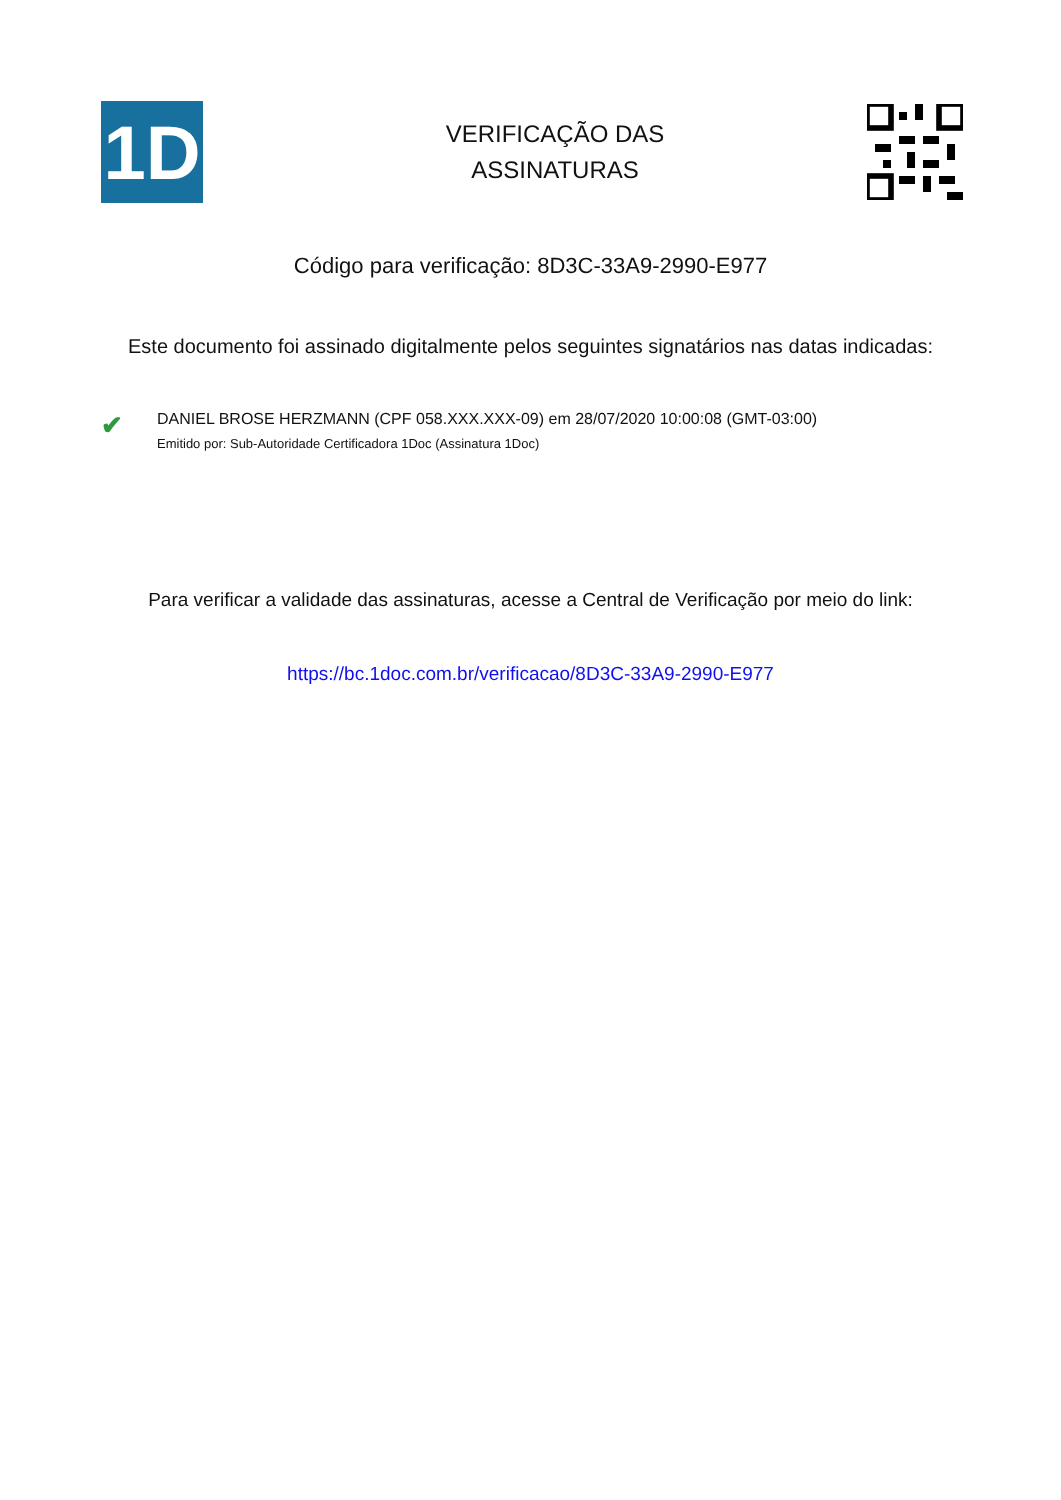1D
VERIFICAÇÃO DAS
ASSINATURAS
Código para verificação: 8D3C-33A9-2990-E977
Este documento foi assinado digitalmente pelos seguintes signatários nas datas indicadas:
✔
DANIEL BROSE HERZMANN (CPF 058.XXX.XXX-09) em 28/07/2020 10:00:08 (GMT-03:00)
Emitido por: Sub-Autoridade Certificadora 1Doc (Assinatura 1Doc)
Para verificar a validade das assinaturas, acesse a Central de Verificação por meio do link:
https://bc.1doc.com.br/verificacao/8D3C-33A9-2990-E977